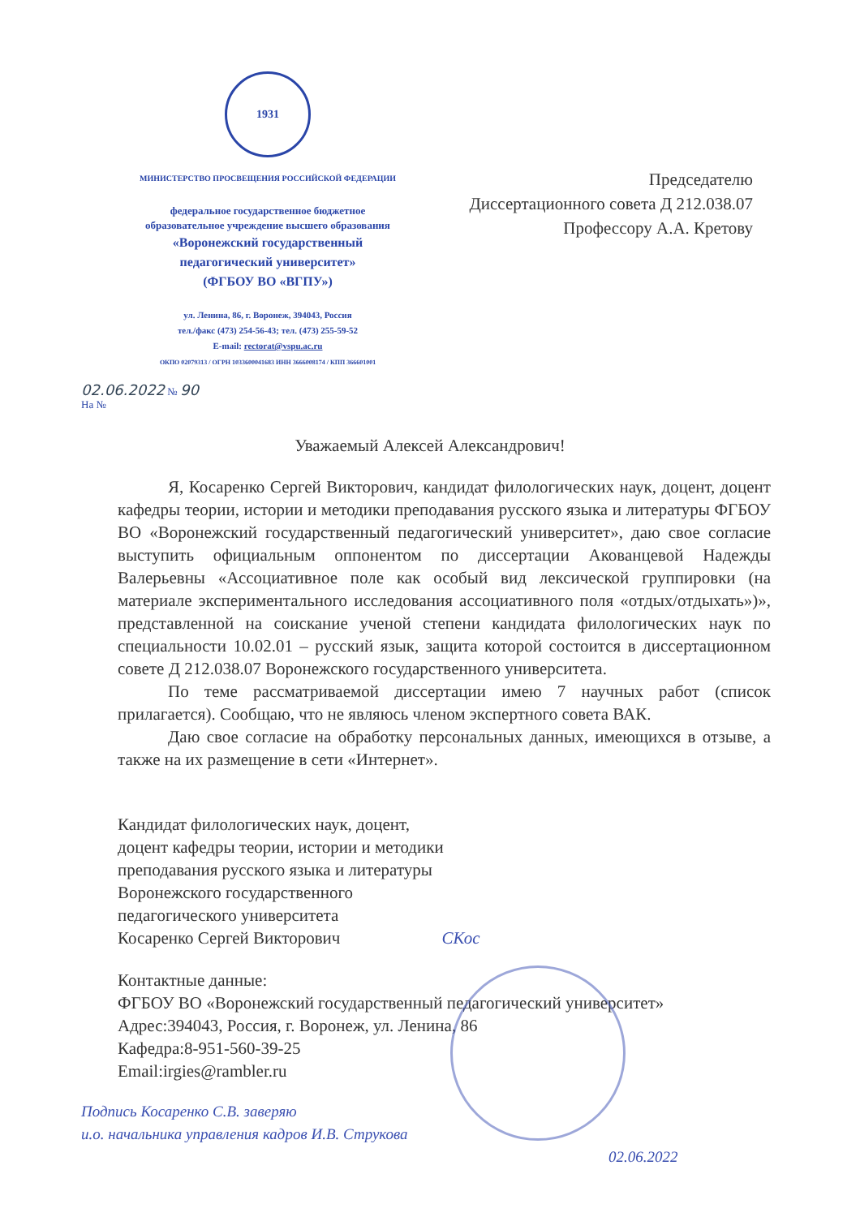1931
МИНИСТЕРСТВО ПРОСВЕЩЕНИЯ РОССИЙСКОЙ ФЕДЕРАЦИИ
федеральное государственное бюджетное
образовательное учреждение высшего образования
«Воронежский государственный
педагогический университет»
(ФГБОУ ВО «ВГПУ»)
ул. Ленина, 86, г. Воронеж, 394043, Россия
тел./факс (473) 254-56-43; тел. (473) 255-59-52
E-mail: rectorat@vspu.ac.ru
ОКПО 02079313 / ОГРН 1033600041683 ИНН 3666008174 / КПП 366601001
Председателю
Диссертационного совета Д 212.038.07
Профессору А.А. Кретову
02.06.2022 № 90
На №
Уважаемый Алексей Александрович!
Я, Косаренко Сергей Викторович, кандидат филологических наук, доцент, доцент кафедры теории, истории и методики преподавания русского языка и литературы ФГБОУ ВО «Воронежский государственный педагогический университет», даю свое согласие выступить официальным оппонентом по диссертации Акованцевой Надежды Валерьевны «Ассоциативное поле как особый вид лексической группировки (на материале экспериментального исследования ассоциативного поля «отдых/отдыхать»)», представленной на соискание ученой степени кандидата филологических наук по специальности 10.02.01 – русский язык, защита которой состоится в диссертационном совете Д 212.038.07 Воронежского государственного университета.
По теме рассматриваемой диссертации имею 7 научных работ (список прилагается). Сообщаю, что не являюсь членом экспертного совета ВАК.
Даю свое согласие на обработку персональных данных, имеющихся в отзыве, а также на их размещение в сети «Интернет».
Кандидат филологических наук, доцент,
доцент кафедры теории, истории и методики
преподавания русского языка и литературы
Воронежского государственного
педагогического университета
Косаренко Сергей Викторович СКос
Контактные данные:
ФГБОУ ВО «Воронежский государственный педагогический университет»
Адрес:394043, Россия, г. Воронеж, ул. Ленина, 86
Кафедра:8-951-560-39-25
Email:irgies@rambler.ru
Подпись Косаренко С.В. заверяю
и.о. начальника управления кадров И.В. Струкова
02.06.2022